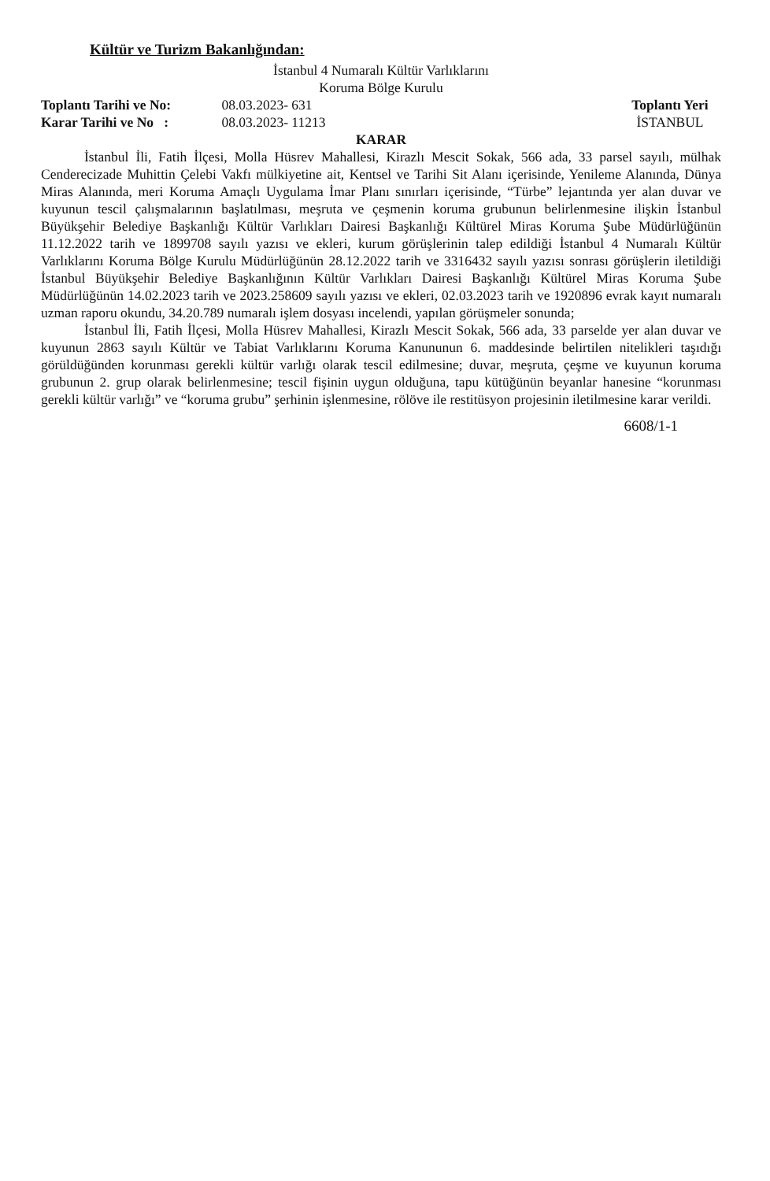Kültür ve Turizm Bakanlığından:
İstanbul 4 Numaralı Kültür Varlıklarını
Koruma Bölge Kurulu
Toplantı Tarihi ve No: 08.03.2023- 631
Karar Tarihi ve No : 08.03.2023- 11213
Toplantı Yeri
İSTANBUL
KARAR
İstanbul İli, Fatih İlçesi, Molla Hüsrev Mahallesi, Kirazlı Mescit Sokak, 566 ada, 33 parsel sayılı, mülhak Cenderecizade Muhittin Çelebi Vakfı mülkiyetine ait, Kentsel ve Tarihi Sit Alanı içerisinde, Yenileme Alanında, Dünya Miras Alanında, meri Koruma Amaçlı Uygulama İmar Planı sınırları içerisinde, “Türbe” lejantında yer alan duvar ve kuyunun tescil çalışmalarının başlatılması, meşruta ve çeşmenin koruma grubunun belirlenmesine ilişkin İstanbul Büyükşehir Belediye Başkanlığı Kültür Varlıkları Dairesi Başkanlığı Kültürel Miras Koruma Şube Müdürlüğünün 11.12.2022 tarih ve 1899708 sayılı yazısı ve ekleri, kurum görüşlerinin talep edildiği İstanbul 4 Numaralı Kültür Varlıklarını Koruma Bölge Kurulu Müdürlüğünün 28.12.2022 tarih ve 3316432 sayılı yazısı sonrası görüşlerin iletildiği İstanbul Büyükşehir Belediye Başkanlığının Kültür Varlıkları Dairesi Başkanlığı Kültürel Miras Koruma Şube Müdürlüğünün 14.02.2023 tarih ve 2023.258609 sayılı yazısı ve ekleri, 02.03.2023 tarih ve 1920896 evrak kayıt numaralı uzman raporu okundu, 34.20.789 numaralı işlem dosyası incelendi, yapılan görüşmeler sonunda;
İstanbul İli, Fatih İlçesi, Molla Hüsrev Mahallesi, Kirazlı Mescit Sokak, 566 ada, 33 parselde yer alan duvar ve kuyunun 2863 sayılı Kültür ve Tabiat Varlıklarını Koruma Kanununun 6. maddesinde belirtilen nitelikleri taşıdığı görüldüğünden korunması gerekli kültür varlığı olarak tescil edilmesine; duvar, meşruta, çeşme ve kuyunun koruma grubunun 2. grup olarak belirlenmesine; tescil fişinin uygun olduğuna, tapu kütüğünün beyanlar hanesine “korunması gerekli kültür varlığı” ve “koruma grubu” şerhinin işlenmesine, rölöve ile restitüsyon projesinin iletilmesine karar verildi.
6608/1-1